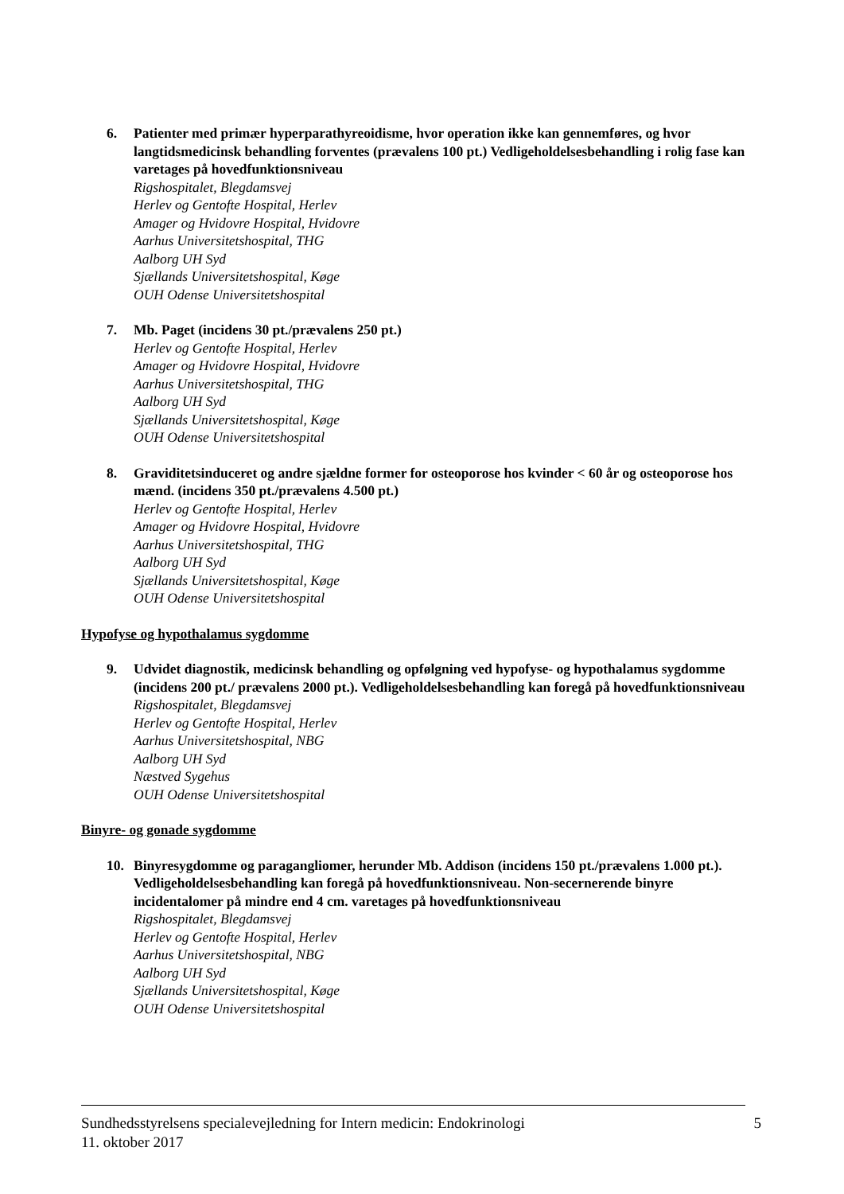6. Patienter med primær hyperparathyreoidisme, hvor operation ikke kan gennemføres, og hvor langtidsmedicinsk behandling forventes (prævalens 100 pt.) Vedligeholdelsesbehandling i rolig fase kan varetages på hovedfunktionsniveau
Rigshospitalet, Blegdamsvej
Herlev og Gentofte Hospital, Herlev
Amager og Hvidovre Hospital, Hvidovre
Aarhus Universitetshospital, THG
Aalborg UH Syd
Sjællands Universitetshospital, Køge
OUH Odense Universitetshospital
7. Mb. Paget (incidens 30 pt./prævalens 250 pt.)
Herlev og Gentofte Hospital, Herlev
Amager og Hvidovre Hospital, Hvidovre
Aarhus Universitetshospital, THG
Aalborg UH Syd
Sjællands Universitetshospital, Køge
OUH Odense Universitetshospital
8. Graviditetsinduceret og andre sjældne former for osteoporose hos kvinder < 60 år og osteoporose hos mænd. (incidens 350 pt./prævalens 4.500 pt.)
Herlev og Gentofte Hospital, Herlev
Amager og Hvidovre Hospital, Hvidovre
Aarhus Universitetshospital, THG
Aalborg UH Syd
Sjællands Universitetshospital, Køge
OUH Odense Universitetshospital
Hypofyse og hypothalamus sygdomme
9. Udvidet diagnostik, medicinsk behandling og opfølgning ved hypofyse- og hypothalamus sygdomme (incidens 200 pt./ prævalens 2000 pt.). Vedligeholdelsesbehandling kan foregå på hovedfunktionsniveau
Rigshospitalet, Blegdamsvej
Herlev og Gentofte Hospital, Herlev
Aarhus Universitetshospital, NBG
Aalborg UH Syd
Næstved Sygehus
OUH Odense Universitetshospital
Binyre- og gonade sygdomme
10. Binyresygdomme og paragangliomer, herunder Mb. Addison (incidens 150 pt./prævalens 1.000 pt.). Vedligeholdelsesbehandling kan foregå på hovedfunktionsniveau. Non-secernerende binyre incidentalomer på mindre end 4 cm. varetages på hovedfunktionsniveau
Rigshospitalet, Blegdamsvej
Herlev og Gentofte Hospital, Herlev
Aarhus Universitetshospital, NBG
Aalborg UH Syd
Sjællands Universitetshospital, Køge
OUH Odense Universitetshospital
Sundhedsstyrelsens specialevejledning for Intern medicin: Endokrinologi
11. oktober 2017
5